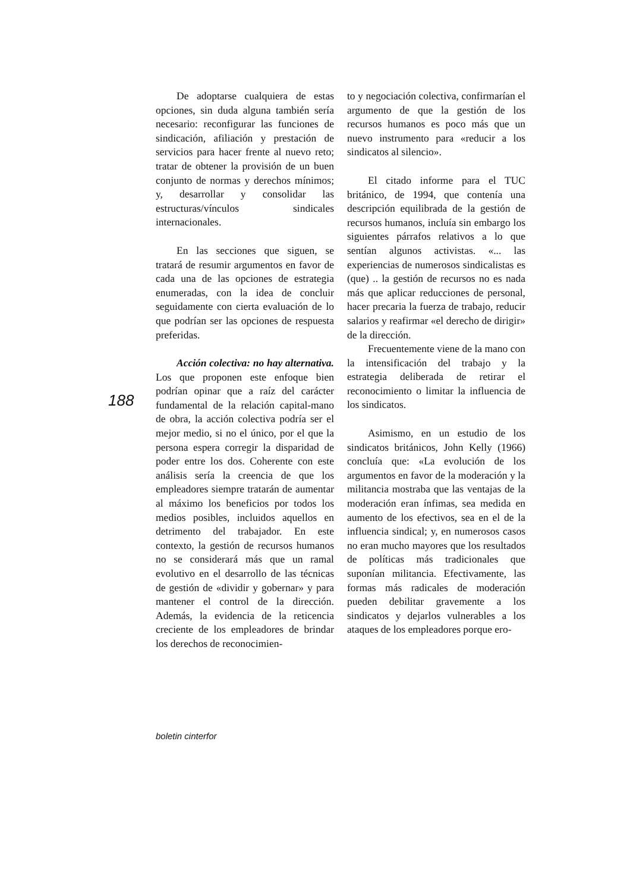188
De adoptarse cualquiera de estas opciones, sin duda alguna también sería necesario: reconfigurar las funciones de sindicación, afiliación y prestación de servicios para hacer frente al nuevo reto; tratar de obtener la provisión de un buen conjunto de normas y derechos mínimos; y, desarrollar y consolidar las estructuras/vínculos sindicales internacionales.
En las secciones que siguen, se tratará de resumir argumentos en favor de cada una de las opciones de estrategia enumeradas, con la idea de concluir seguidamente con cierta evaluación de lo que podrían ser las opciones de respuesta preferidas.
Acción colectiva: no hay alternativa. Los que proponen este enfoque bien podrían opinar que a raíz del carácter fundamental de la relación capital-mano de obra, la acción colectiva podría ser el mejor medio, si no el único, por el que la persona espera corregir la disparidad de poder entre los dos. Coherente con este análisis sería la creencia de que los empleadores siempre tratarán de aumentar al máximo los beneficios por todos los medios posibles, incluidos aquellos en detrimento del trabajador. En este contexto, la gestión de recursos humanos no se considerará más que un ramal evolutivo en el desarrollo de las técnicas de gestión de «dividir y gobernar» y para mantener el control de la dirección. Además, la evidencia de la reticencia creciente de los empleadores de brindar los derechos de reconocimien-
to y negociación colectiva, confirmarían el argumento de que la gestión de los recursos humanos es poco más que un nuevo instrumento para «reducir a los sindicatos al silencio».
El citado informe para el TUC británico, de 1994, que contenía una descripción equilibrada de la gestión de recursos humanos, incluía sin embargo los siguientes párrafos relativos a lo que sentían algunos activistas. «... las experiencias de numerosos sindicalistas es (que) .. la gestión de recursos no es nada más que aplicar reducciones de personal, hacer precaria la fuerza de trabajo, reducir salarios y reafirmar «el derecho de dirigir» de la dirección.
Frecuentemente viene de la mano con la intensificación del trabajo y la estrategia deliberada de retirar el reconocimiento o limitar la influencia de los sindicatos.
Asimismo, en un estudio de los sindicatos británicos, John Kelly (1966) concluía que: «La evolución de los argumentos en favor de la moderación y la militancia mostraba que las ventajas de la moderación eran ínfimas, sea medida en aumento de los efectivos, sea en el de la influencia sindical; y, en numerosos casos no eran mucho mayores que los resultados de políticas más tradicionales que suponían militancia. Efectivamente, las formas más radicales de moderación pueden debilitar gravemente a los sindicatos y dejarlos vulnerables a los ataques de los empleadores porque ero-
boletin cinterfor